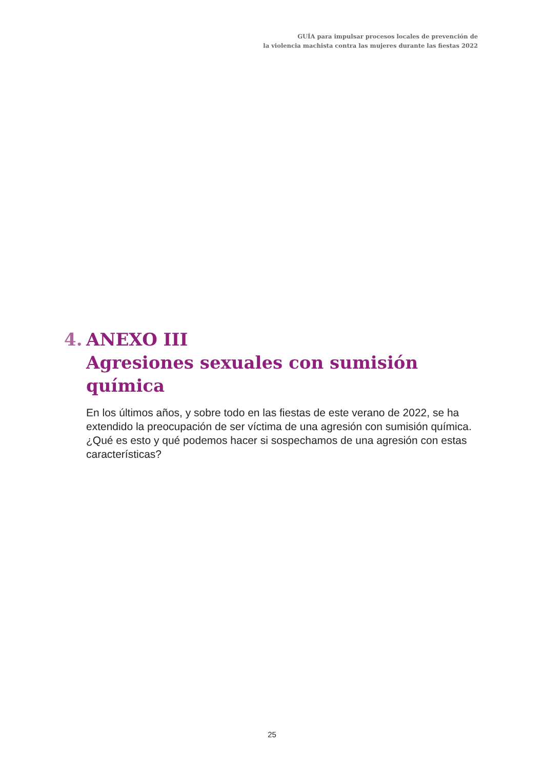GUÍA para impulsar procesos locales de prevención de
la violencia machista contra las mujeres durante las fiestas 2022
4. ANEXO III
Agresiones sexuales con sumisión
química
En los últimos años, y sobre todo en las fiestas de este verano de 2022, se ha extendido la preocupación de ser víctima de una agresión con sumisión química. ¿Qué es esto y qué podemos hacer si sospechamos de una agresión con estas características?
25